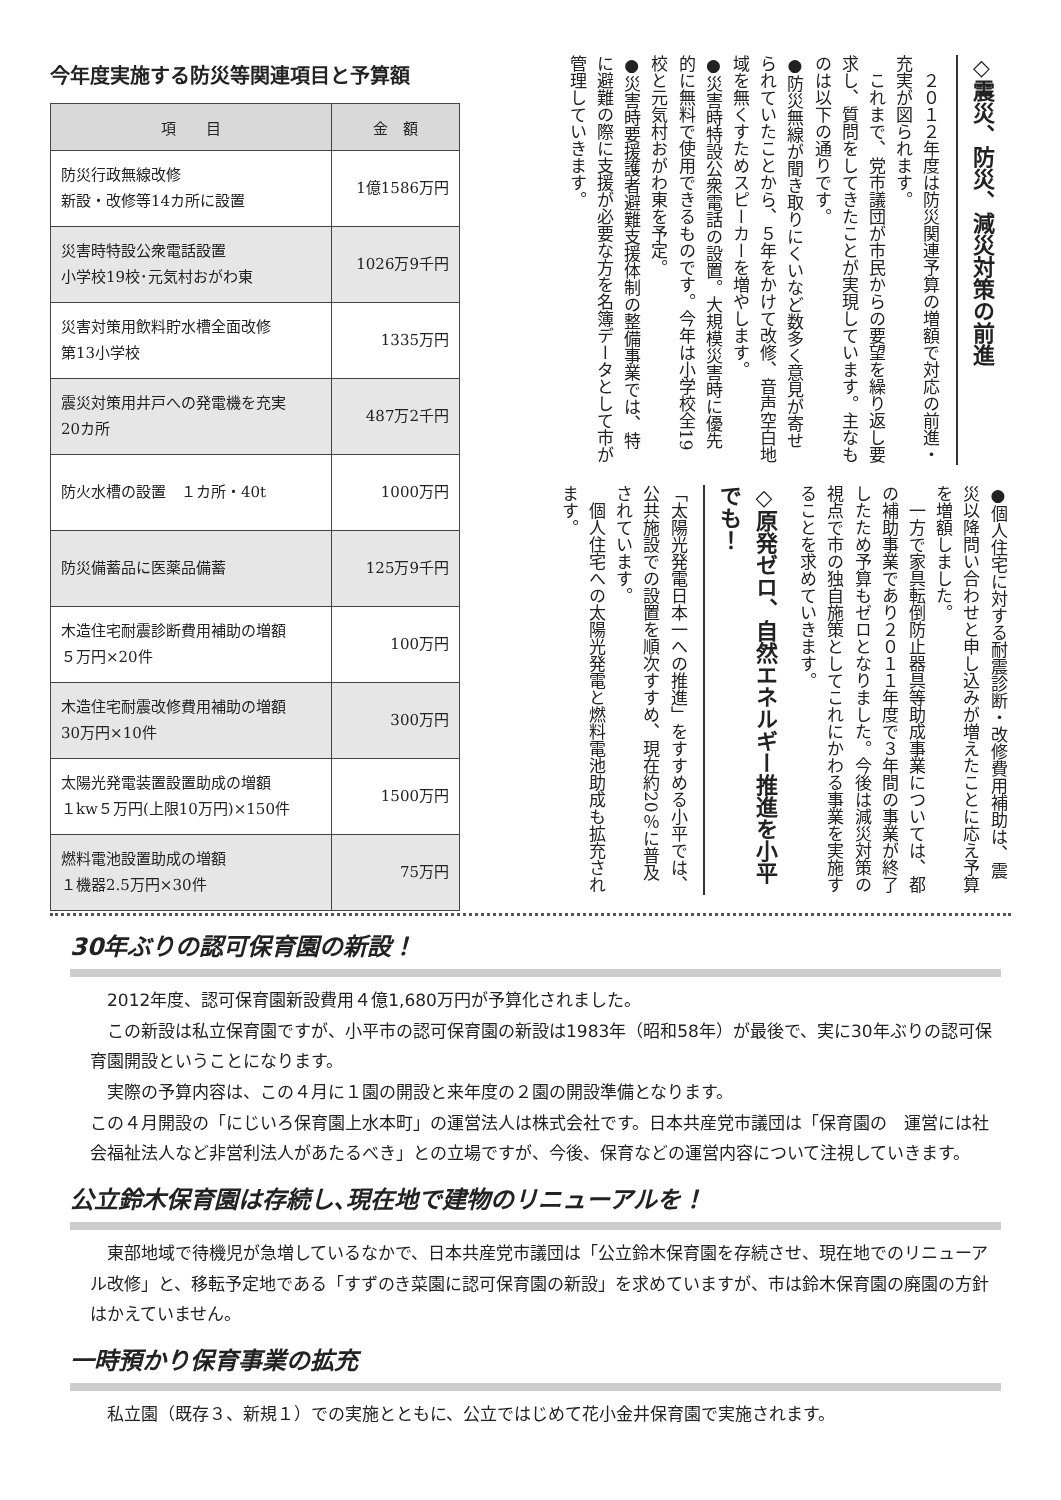今年度実施する防災等関連項目と予算額
| 項 目 | 金 額 |
| --- | --- |
| 防災行政無線改修 新設・改修等14カ所に設置 | 1億1586万円 |
| 災害時特設公衆電話設置 小学校19校･元気村おがわ東 | 1026万9千円 |
| 災害対策用飲料貯水槽全面改修 第13小学校 | 1335万円 |
| 震災対策用井戸への発電機を充実 20カ所 | 487万2千円 |
| 防火水槽の設置 １カ所・40t | 1000万円 |
| 防災備蓄品に医薬品備蓄 | 125万9千円 |
| 木造住宅耐震診断費用補助の増額 ５万円×20件 | 100万円 |
| 木造住宅耐震改修費用補助の増額 30万円×10件 | 300万円 |
| 太陽光発電装置設置助成の増額 １kw５万円(上限10万円)×150件 | 1500万円 |
| 燃料電池設置助成の増額 １機器2.5万円×30件 | 75万円 |
◇震災、防災、減災対策の前進
　２０１２年度は防災関連予算の増額で対応の前進・充実が図られます。
　これまで、党市議団が市民からの要望を繰り返し要求し、質問をしてきたことが実現しています。主なものは以下の通りです。
●防災無線が聞き取りにくいなど数多く意見が寄せられていたことから、５年をかけて改修、音声空白地域を無くすためスピーカーを増やします。
●災害時特設公衆電話の設置。大規模災害時に優先的に無料で使用できるものです。今年は小学校全19校と元気村おがわ東を予定。
●災害時要援護者避難支援体制の整備事業では、特に避難の際に支援が必要な方を名簿データとして市が管理していきます。
●個人住宅に対する耐震診断・改修費用補助は、震災以降問い合わせと申し込みが増えたことに応え予算を増額しました。
　一方で家具転倒防止器具等助成事業については、都の補助事業であり２０１１年度で３年間の事業が終了したため予算もゼロとなりました。今後は減災対策の視点で市の独自施策としてこれにかわる事業を実施することを求めていきます。
◇原発ゼロ、自然エネルギー推進を小平でも！
「太陽光発電日本一への推進」をすすめる小平では、公共施設での設置を順次すすめ、現在約20％に普及されています。
　個人住宅への太陽光発電と燃料電池助成も拡充されます。
30年ぶりの認可保育園の新設！
　2012年度、認可保育園新設費用４億1,680万円が予算化されました。
　この新設は私立保育園ですが、小平市の認可保育園の新設は1983年（昭和58年）が最後で、実に30年ぶりの認可保育園開設ということになります。
　実際の予算内容は、この４月に１園の開設と来年度の２園の開設準備となります。
この４月開設の「にじいろ保育園上水本町」の運営法人は株式会社です。日本共産党市議団は「保育園の　運営には社会福祉法人など非営利法人があたるべき」との立場ですが、今後、保育などの運営内容について注視していきます。
公立鈴木保育園は存続し､現在地で建物のリニューアルを！
　東部地域で待機児が急増しているなかで、日本共産党市議団は「公立鈴木保育園を存続させ、現在地でのリニューアル改修」と、移転予定地である「すずのき菜園に認可保育園の新設」を求めていますが、市は鈴木保育園の廃園の方針はかえていません。
一時預かり保育事業の拡充
　私立園（既存３、新規１）での実施とともに、公立ではじめて花小金井保育園で実施されます。